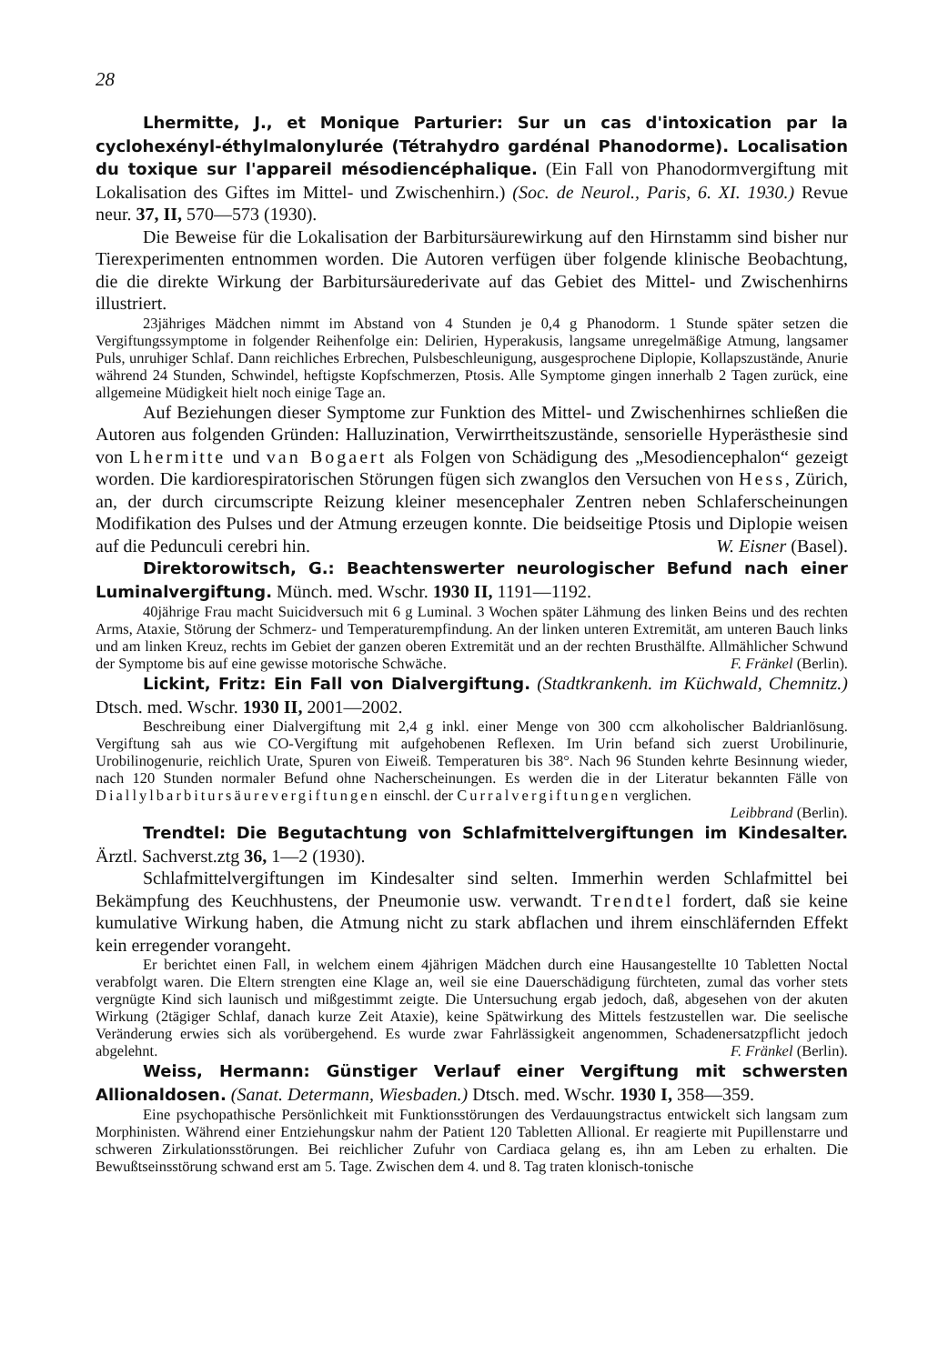28
Lhermitte, J., et Monique Parturier: Sur un cas d'intoxication par la cyclohexényl-éthylmalonylurée (Tétrahydro gardénal Phanodorme). Localisation du toxique sur l'appareil mésodiencéphalique. (Ein Fall von Phanodormvergiftung mit Lokalisation des Giftes im Mittel- und Zwischenhirn.) (Soc. de Neurol., Paris, 6. XI. 1930.) Revue neur. 37, II, 570—573 (1930).
Die Beweise für die Lokalisation der Barbitursäurewirkung auf den Hirnstamm sind bisher nur Tierexperimenten entnommen worden. Die Autoren verfügen über folgende klinische Beobachtung, die die direkte Wirkung der Barbitursäurederivate auf das Gebiet des Mittel- und Zwischenhirns illustriert.
23jähriges Mädchen nimmt im Abstand von 4 Stunden je 0,4 g Phanodorm. 1 Stunde später setzen die Vergiftungssymptome in folgender Reihenfolge ein: Delirien, Hyperakusis, langsame unregelmäßige Atmung, langsamer Puls, unruhiger Schlaf. Dann reichliches Erbrechen, Pulsbeschleunigung, ausgesprochene Diplopie, Kollapszustände, Anurie während 24 Stunden, Schwindel, heftigste Kopfschmerzen, Ptosis. Alle Symptome gingen innerhalb 2 Tagen zurück, eine allgemeine Müdigkeit hielt noch einige Tage an.
Auf Beziehungen dieser Symptome zur Funktion des Mittel- und Zwischenhirnes schließen die Autoren aus folgenden Gründen: Halluzination, Verwirrtheitszustände, sensorielle Hyperästhesie sind von Lhermitte und van Bogaert als Folgen von Schädigung des „Mesodiencephalon“ gezeigt worden. Die kardiorespiratorischen Störungen fügen sich zwanglos den Versuchen von Hess, Zürich, an, der durch circumscripte Reizung kleiner mesencephaler Zentren neben Schlaferscheinungen Modifikation des Pulses und der Atmung erzeugen konnte. Die beidseitige Ptosis und Diplopie weisen auf die Pedunculi cerebri hin. W. Eisner (Basel).
Direktorowitsch, G.: Beachtenswerter neurologischer Befund nach einer Luminalvergiftung. Münch. med. Wschr. 1930 II, 1191—1192.
40jährige Frau macht Suicidversuch mit 6 g Luminal. 3 Wochen später Lähmung des linken Beins und des rechten Arms, Ataxie, Störung der Schmerz- und Temperaturempfindung. An der linken unteren Extremität, am unteren Bauch links und am linken Kreuz, rechts im Gebiet der ganzen oberen Extremität und an der rechten Brusthälfte. Allmählicher Schwund der Symptome bis auf eine gewisse motorische Schwäche. F. Fränkel (Berlin).
Lickint, Fritz: Ein Fall von Dialvergiftung. (Stadtkrankenh. im Küchwald, Chemnitz.) Dtsch. med. Wschr. 1930 II, 2001—2002.
Beschreibung einer Dialvergiftung mit 2,4 g inkl. einer Menge von 300 ccm alkoholischer Baldrianlösung. Vergiftung sah aus wie CO-Vergiftung mit aufgehobenen Reflexen. Im Urin befand sich zuerst Urobilinurie, Urobilinogenurie, reichlich Urate, Spuren von Eiweiß. Temperaturen bis 38°. Nach 96 Stunden kehrte Besinnung wieder, nach 120 Stunden normaler Befund ohne Nacherscheinungen. Es werden die in der Literatur bekannten Fälle von Diallylbarbitursäurevergiftungen einschl. der Curralvergiftungen verglichen.
Leibbrand (Berlin).
Trendtel: Die Begutachtung von Schlafmittelvergiftungen im Kindesalter. Ärztl. Sachverst.ztg 36, 1—2 (1930).
Schlafmittelvergiftungen im Kindesalter sind selten. Immerhin werden Schlafmittel bei Bekämpfung des Keuchhustens, der Pneumonie usw. verwandt. Trendtel fordert, daß sie keine kumulative Wirkung haben, die Atmung nicht zu stark abflachen und ihrem einschläfernden Effekt kein erregender vorangeht.
Er berichtet einen Fall, in welchem einem 4jährigen Mädchen durch eine Hausangestellte 10 Tabletten Noctal verabfolgt waren. Die Eltern strengten eine Klage an, weil sie eine Dauerschädigung fürchteten, zumal das vorher stets vergnügte Kind sich launisch und mißgestimmt zeigte. Die Untersuchung ergab jedoch, daß, abgesehen von der akuten Wirkung (2tägiger Schlaf, danach kurze Zeit Ataxie), keine Spätwirkung des Mittels festzustellen war. Die seelische Veränderung erwies sich als vorübergehend. Es wurde zwar Fahrlässigkeit angenommen, Schadenersatzpflicht jedoch abgelehnt. F. Fränkel (Berlin).
Weiss, Hermann: Günstiger Verlauf einer Vergiftung mit schwersten Allionaldosen. (Sanat. Determann, Wiesbaden.) Dtsch. med. Wschr. 1930 I, 358—359.
Eine psychopathische Persönlichkeit mit Funktionsstörungen des Verdauungstractus entwickelt sich langsam zum Morphinisten. Während einer Entziehungskur nahm der Patient 120 Tabletten Allional. Er reagierte mit Pupillenstarre und schweren Zirkulationsstörungen. Bei reichlicher Zufuhr von Cardiaca gelang es, ihn am Leben zu erhalten. Die Bewußtseinsstörung schwand erst am 5. Tage. Zwischen dem 4. und 8. Tag traten klonisch-tonische